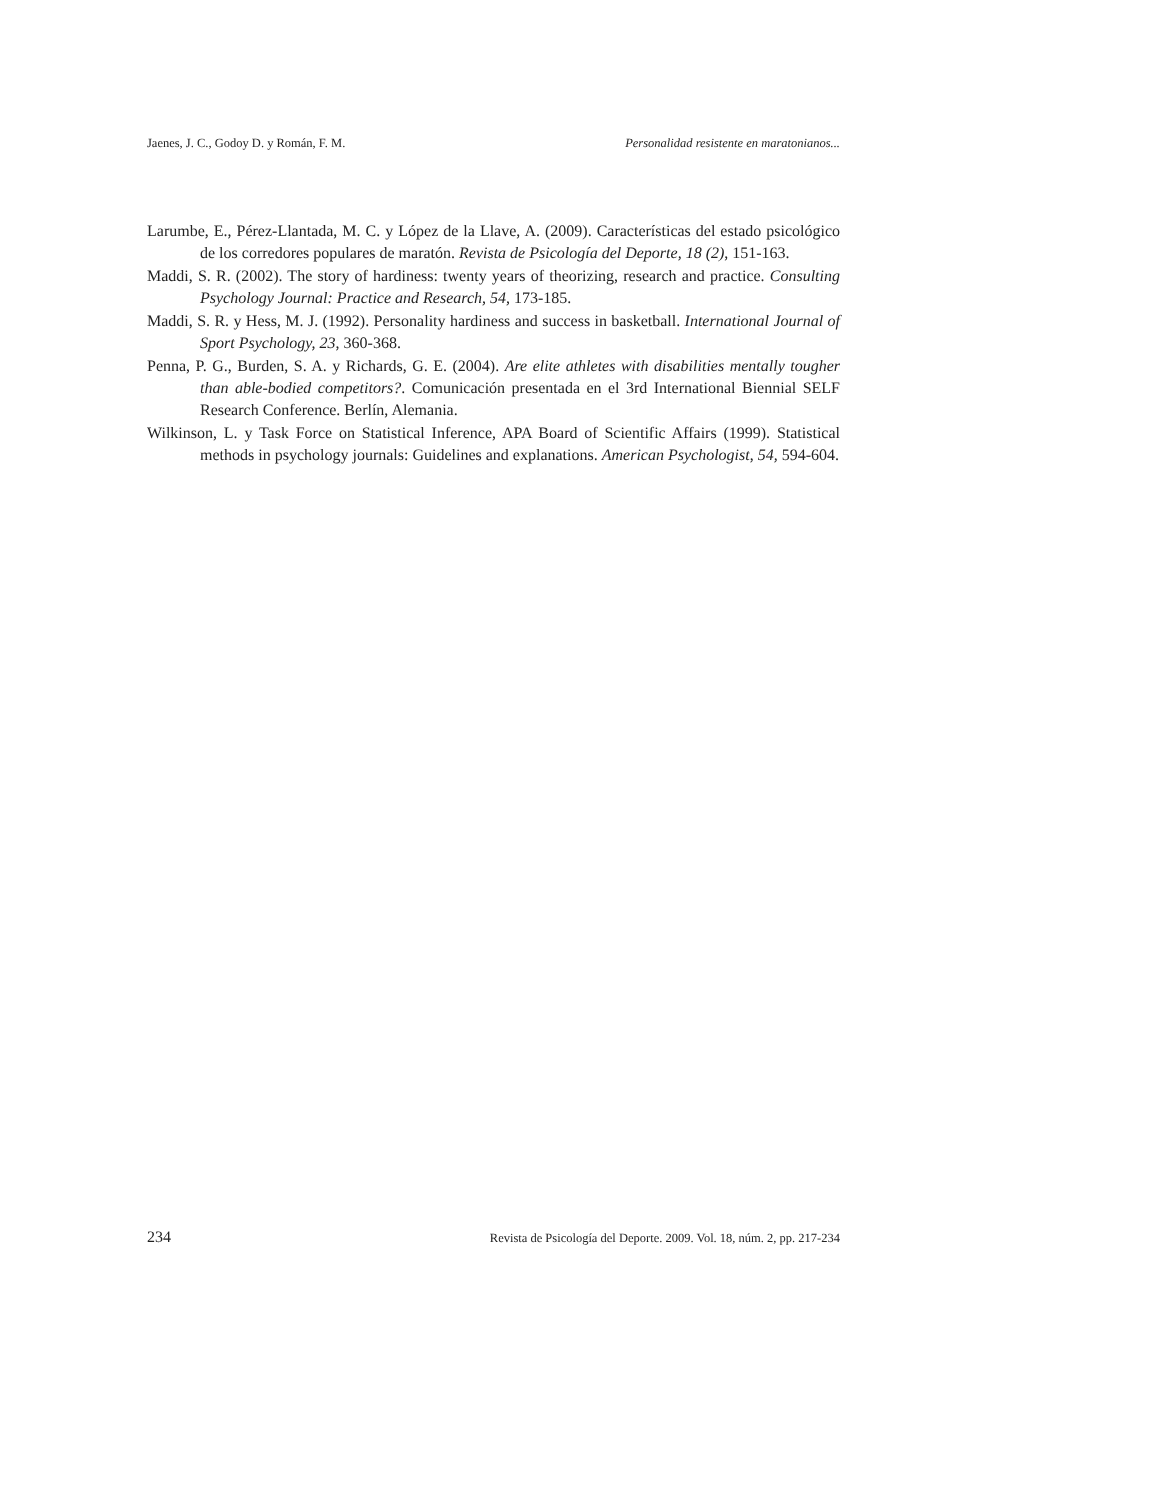Jaenes, J. C., Godoy D. y Román, F. M. Personalidad resistente en maratonianos...
Larumbe, E., Pérez-Llantada, M. C. y López de la Llave, A. (2009). Características del estado psicológico de los corredores populares de maratón. Revista de Psicología del Deporte, 18 (2), 151-163.
Maddi, S. R. (2002). The story of hardiness: twenty years of theorizing, research and practice. Consulting Psychology Journal: Practice and Research, 54, 173-185.
Maddi, S. R. y Hess, M. J. (1992). Personality hardiness and success in basketball. International Journal of Sport Psychology, 23, 360-368.
Penna, P. G., Burden, S. A. y Richards, G. E. (2004). Are elite athletes with disabilities mentally tougher than able-bodied competitors?. Comunicación presentada en el 3rd International Biennial SELF Research Conference. Berlín, Alemania.
Wilkinson, L. y Task Force on Statistical Inference, APA Board of Scientific Affairs (1999). Statistical methods in psychology journals: Guidelines and explanations. American Psychologist, 54, 594-604.
234 Revista de Psicología del Deporte. 2009. Vol. 18, núm. 2, pp. 217-234